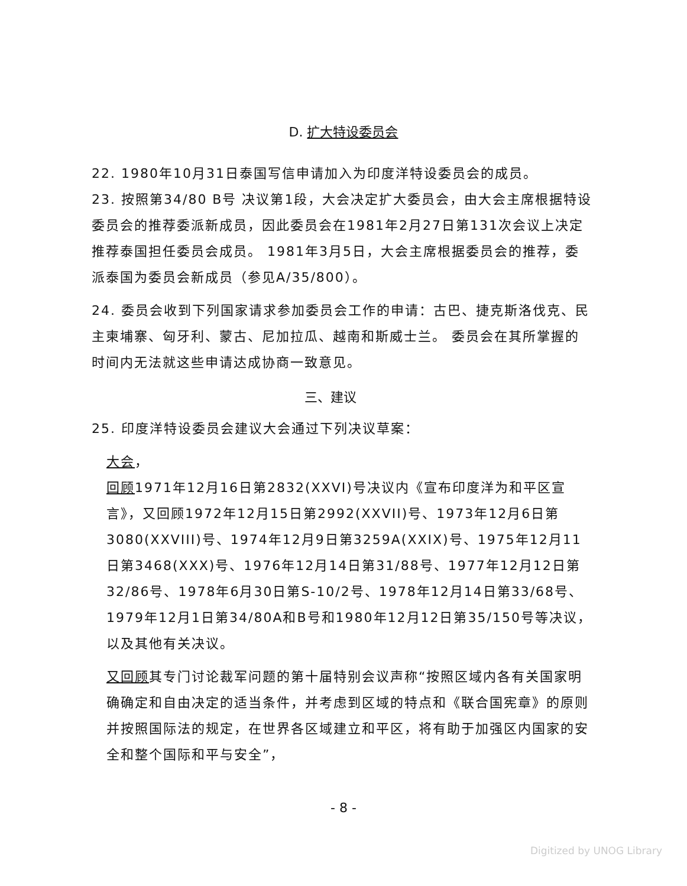D. 扩大特设委员会
22. 1980年10月31日泰国写信申请加入为印度洋特设委员会的成员。
23. 按照第34/80 B号 决议第1段，大会决定扩大委员会，由大会主席根据特设委员会的推荐委派新成员，因此委员会在1981年2月27日第131次会议上决定推荐泰国担任委员会成员。 1981年3月5日，大会主席根据委员会的推荐，委派泰国为委员会新成员（参见A/35/800）。
24. 委员会收到下列国家请求参加委员会工作的申请：古巴、捷克斯洛伐克、民主柬埔寨、匈牙利、蒙古、尼加拉瓜、越南和斯威士兰。 委员会在其所掌握的时间内无法就这些申请达成协商一致意见。
三、建议
25. 印度洋特设委员会建议大会通过下列决议草案：
大会，
回顾1971年12月16日第2832(XXVI)号决议内《宣布印度洋为和平区宣言》，又回顾1972年12月15日第2992(XXVII)号、1973年12月6日第3080(XXVIII)号、1974年12月9日第3259A(XXIX)号、1975年12月11日第3468(XXX)号、1976年12月14日第31/88号、1977年12月12日第32/86号、1978年6月30日第S-10/2号、1978年12月14日第33/68号、1979年12月1日第34/80A和B号和1980年12月12日第35/150号等决议，以及其他有关决议。
又回顾其专门讨论裁军问题的第十届特别会议声称“按照区域内各有关国家明确确定和自由决定的适当条件，并考虑到区域的特点和《联合国宪章》的原则并按照国际法的规定，在世界各区域建立和平区，将有助于加强区内国家的安全和整个国际和平与安全”，
- 8 -
Digitized by UNOG Library